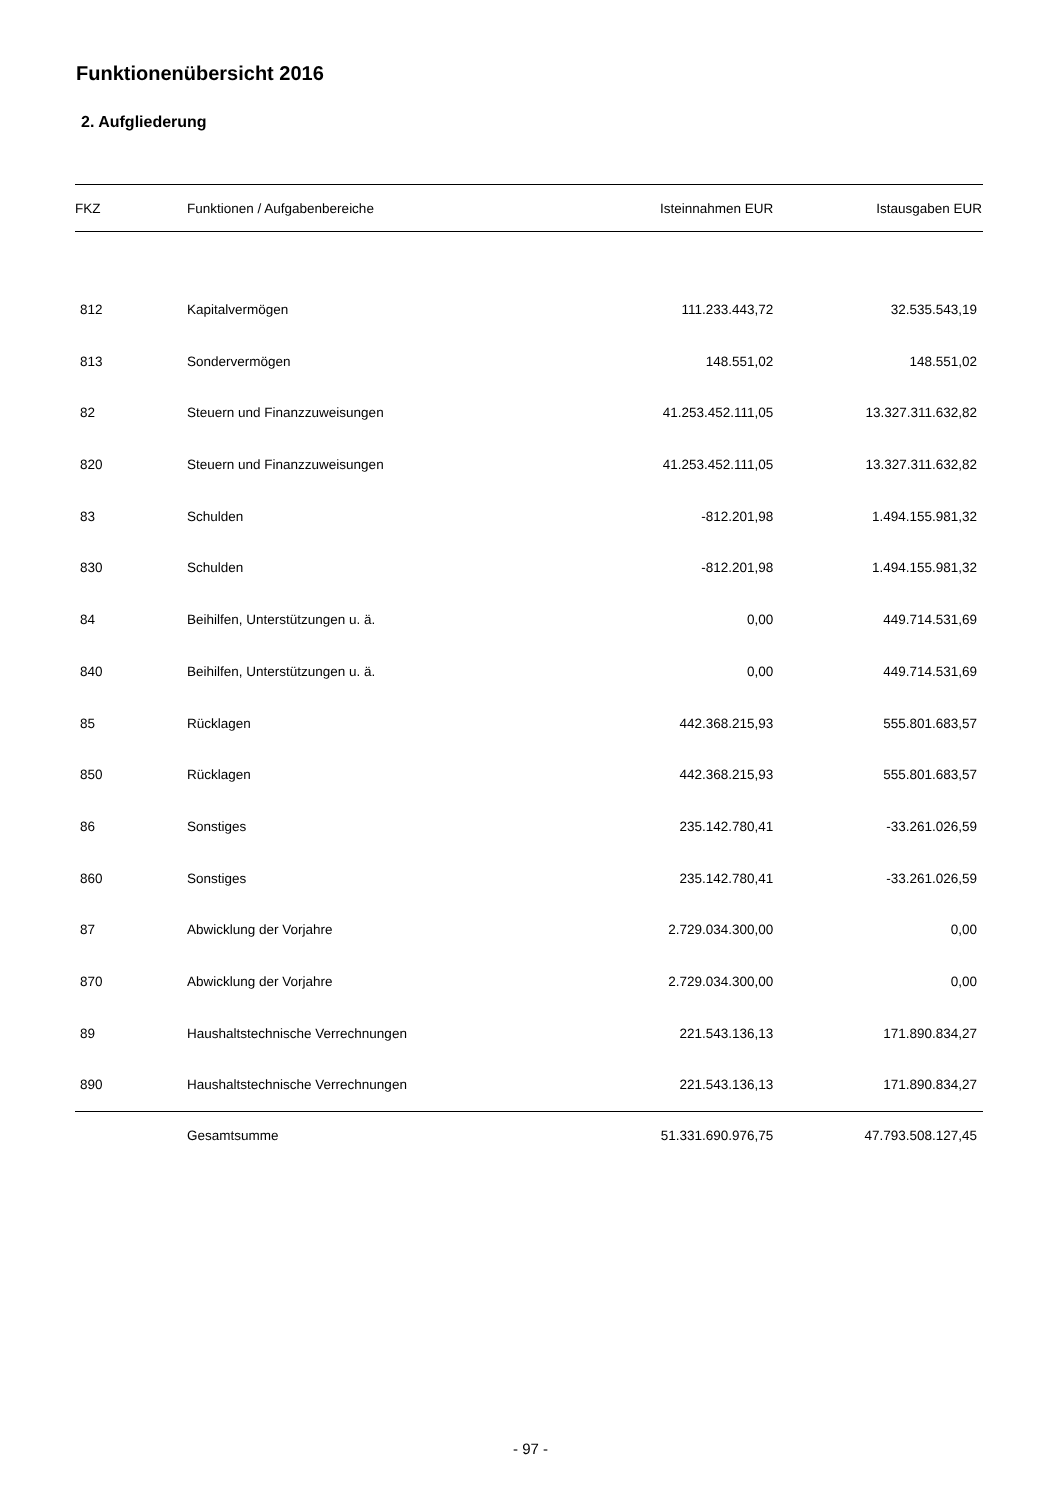Funktionenübersicht 2016
2. Aufgliederung
| FKZ | Funktionen / Aufgabenbereiche | Isteinnahmen EUR | Istausgaben EUR |
| --- | --- | --- | --- |
| 812 | Kapitalvermögen | 111.233.443,72 | 32.535.543,19 |
| 813 | Sondervermögen | 148.551,02 | 148.551,02 |
| 82 | Steuern und Finanzzuweisungen | 41.253.452.111,05 | 13.327.311.632,82 |
| 820 | Steuern und Finanzzuweisungen | 41.253.452.111,05 | 13.327.311.632,82 |
| 83 | Schulden | -812.201,98 | 1.494.155.981,32 |
| 830 | Schulden | -812.201,98 | 1.494.155.981,32 |
| 84 | Beihilfen, Unterstützungen u. ä. | 0,00 | 449.714.531,69 |
| 840 | Beihilfen, Unterstützungen u. ä. | 0,00 | 449.714.531,69 |
| 85 | Rücklagen | 442.368.215,93 | 555.801.683,57 |
| 850 | Rücklagen | 442.368.215,93 | 555.801.683,57 |
| 86 | Sonstiges | 235.142.780,41 | -33.261.026,59 |
| 860 | Sonstiges | 235.142.780,41 | -33.261.026,59 |
| 87 | Abwicklung der Vorjahre | 2.729.034.300,00 | 0,00 |
| 870 | Abwicklung der Vorjahre | 2.729.034.300,00 | 0,00 |
| 89 | Haushaltstechnische Verrechnungen | 221.543.136,13 | 171.890.834,27 |
| 890 | Haushaltstechnische Verrechnungen | 221.543.136,13 | 171.890.834,27 |
| | Gesamtsumme | 51.331.690.976,75 | 47.793.508.127,45 |
- 97 -